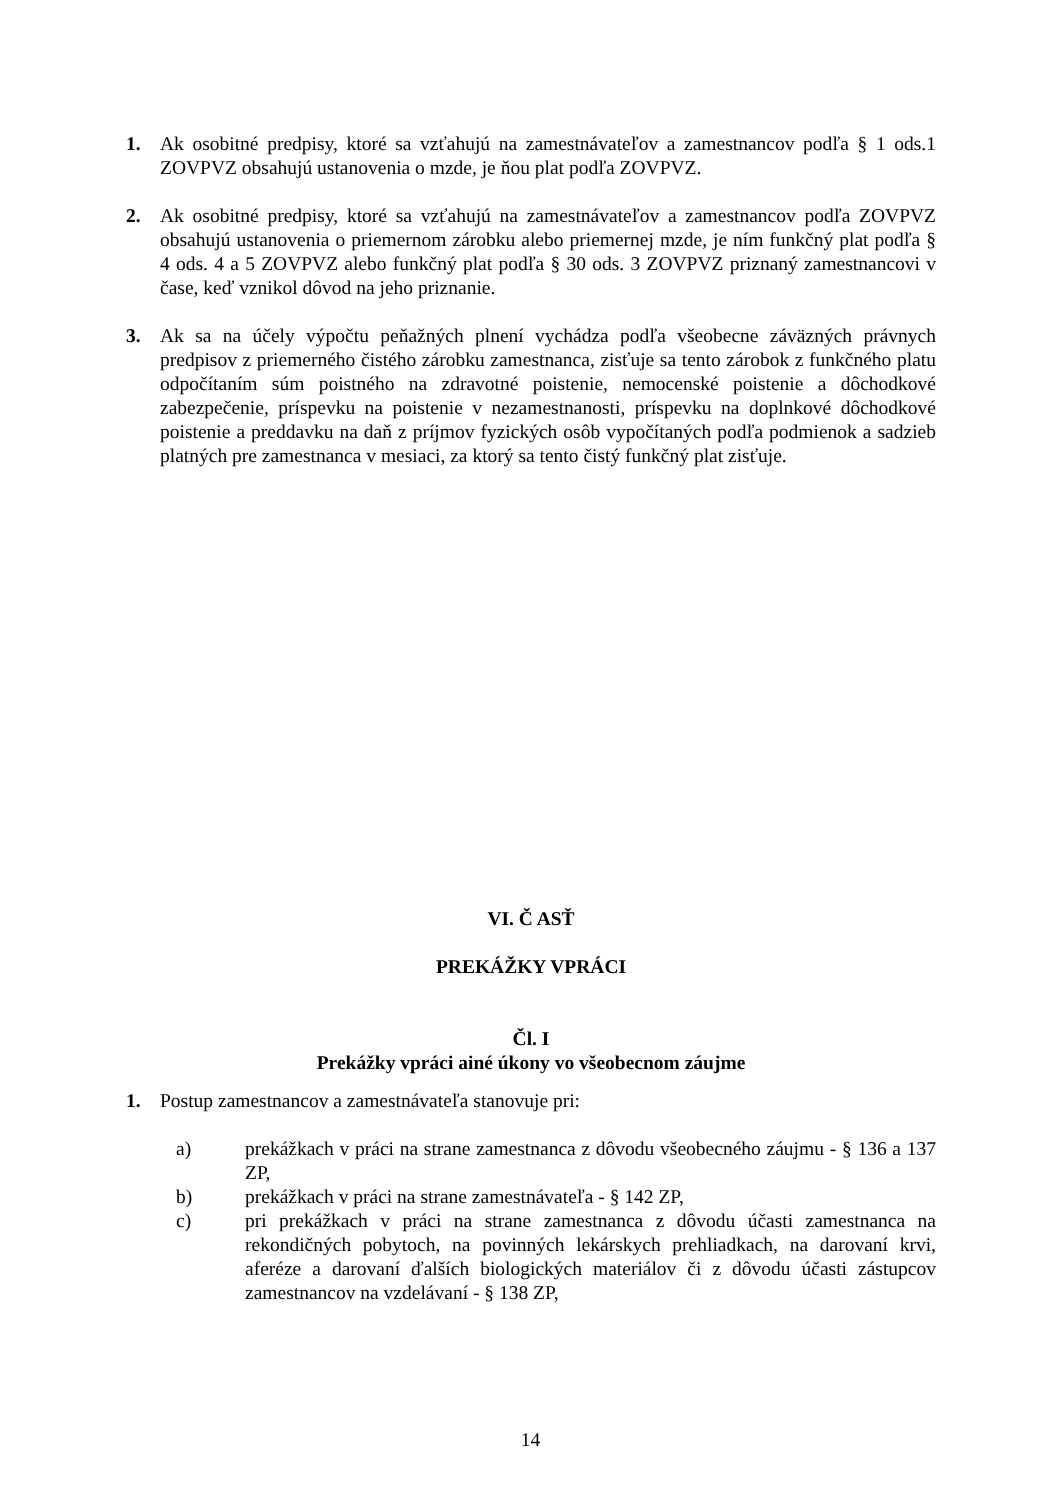1. Ak osobitné predpisy, ktoré sa vzťahujú na zamestnávateľov a zamestnancov podľa § 1 ods.1 ZOVPVZ obsahujú ustanovenia o mzde, je ňou plat podľa ZOVPVZ.
2. Ak osobitné predpisy, ktoré sa vzťahujú na zamestnávateľov a zamestnancov podľa ZOVPVZ obsahujú ustanovenia o priemernom zárobku alebo priemernej mzde, je ním funkčný plat podľa § 4 ods. 4 a 5 ZOVPVZ alebo funkčný plat podľa § 30 ods. 3 ZOVPVZ priznaný zamestnancovi v čase, keď vznikol dôvod na jeho priznanie.
3. Ak sa na účely výpočtu peňažných plnení vychádza podľa všeobecne záväzných právnych predpisov z priemerného čistého zárobku zamestnanca, zisťuje sa tento zárobok z funkčného platu odpočítaním súm poistného na zdravotné poistenie, nemocenské poistenie a dôchodkové zabezpečenie, príspevku na poistenie v nezamestnanosti, príspevku na doplnkové dôchodkové poistenie a preddavku na daň z príjmov fyzických osôb vypočítaných podľa podmienok a sadzieb platných pre zamestnanca v mesiaci, za ktorý sa tento čistý funkčný plat zisťuje.
VI. Č ASŤ
PREKÁŽKY VPRÁCI
Čl. I
Prekážky vpráci ainé úkony vo všeobecnom záujme
1. Postup zamestnancov a zamestnávateľa stanovuje pri:
a) prekážkach v práci na strane zamestnanca z dôvodu všeobecného záujmu - § 136 a 137 ZP,
b) prekážkach v práci na strane zamestnávateľa - § 142 ZP,
c) pri prekážkach v práci na strane zamestnanca z dôvodu účasti zamestnanca na rekondičných pobytoch, na povinných lekárskych prehliadkach, na darovaní krvi, aferéze a darovaní ďalších biologických materiálov či z dôvodu účasti zástupcov zamestnancov na vzdelávaní - § 138 ZP,
14